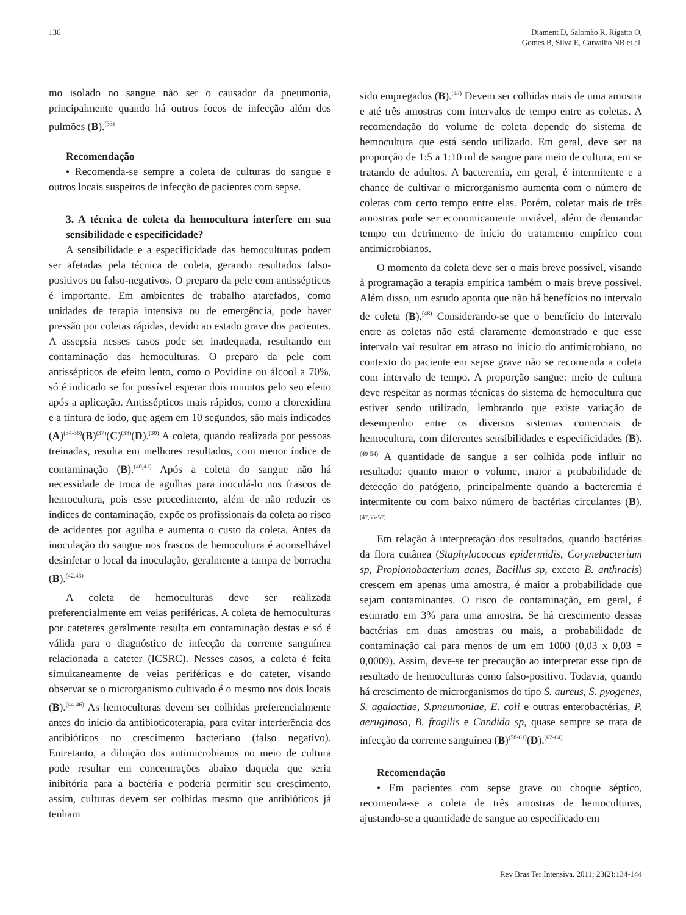136 Diament D, Salomão R, Rigatto O,
Gomes B, Silva E, Carvalho NB et al.
mo isolado no sangue não ser o causador da pneumonia, principalmente quando há outros focos de infecção além dos pulmões (B).<sup>(33)</sup>
Recomendação
• Recomenda-se sempre a coleta de culturas do sangue e outros locais suspeitos de infecção de pacientes com sepse.
3. A técnica de coleta da hemocultura interfere em sua sensibilidade e especificidade?
A sensibilidade e a especificidade das hemoculturas podem ser afetadas pela técnica de coleta, gerando resultados falso-positivos ou falso-negativos. O preparo da pele com antissépticos é importante. Em ambientes de trabalho atarefados, como unidades de terapia intensiva ou de emergência, pode haver pressão por coletas rápidas, devido ao estado grave dos pacientes. A assepsia nesses casos pode ser inadequada, resultando em contaminação das hemoculturas. O preparo da pele com antissépticos de efeito lento, como o Povidine ou álcool a 70%, só é indicado se for possível esperar dois minutos pelo seu efeito após a aplicação. Antissépticos mais rápidos, como a clorexidina e a tintura de iodo, que agem em 10 segundos, são mais indicados (A)<sup>(34-36)</sup>(B)<sup>(37)</sup>(C)<sup>(38)</sup>(D).<sup>(39)</sup> A coleta, quando realizada por pessoas treinadas, resulta em melhores resultados, com menor índice de contaminação (B).<sup>(40,41)</sup> Após a coleta do sangue não há necessidade de troca de agulhas para inoculá-lo nos frascos de hemocultura, pois esse procedimento, além de não reduzir os índices de contaminação, expõe os profissionais da coleta ao risco de acidentes por agulha e aumenta o custo da coleta. Antes da inoculação do sangue nos frascos de hemocultura é aconselhável desinfetar o local da inoculação, geralmente a tampa de borracha (B).<sup>(42,43)</sup>
A coleta de hemoculturas deve ser realizada preferencialmente em veias periféricas. A coleta de hemoculturas por cateteres geralmente resulta em contaminação destas e só é válida para o diagnóstico de infecção da corrente sanguínea relacionada a cateter (ICSRC). Nesses casos, a coleta é feita simultaneamente de veias periféricas e do cateter, visando observar se o microrganismo cultivado é o mesmo nos dois locais (B).<sup>(44-46)</sup> As hemoculturas devem ser colhidas preferencialmente antes do início da antibioticoterapia, para evitar interferência dos antibióticos no crescimento bacteriano (falso negativo). Entretanto, a diluição dos antimicrobianos no meio de cultura pode resultar em concentrações abaixo daquela que seria inibitória para a bactéria e poderia permitir seu crescimento, assim, culturas devem ser colhidas mesmo que antibióticos já tenham
sido empregados (B).<sup>(47)</sup> Devem ser colhidas mais de uma amostra e até três amostras com intervalos de tempo entre as coletas. A recomendação do volume de coleta depende do sistema de hemocultura que está sendo utilizado. Em geral, deve ser na proporção de 1:5 a 1:10 ml de sangue para meio de cultura, em se tratando de adultos. A bacteremia, em geral, é intermitente e a chance de cultivar o microrganismo aumenta com o número de coletas com certo tempo entre elas. Porém, coletar mais de três amostras pode ser economicamente inviável, além de demandar tempo em detrimento de início do tratamento empírico com antimicrobianos.
O momento da coleta deve ser o mais breve possível, visando à programação a terapia empírica também o mais breve possível. Além disso, um estudo aponta que não há benefícios no intervalo de coleta (B).<sup>(48)</sup> Considerando-se que o benefício do intervalo entre as coletas não está claramente demonstrado e que esse intervalo vai resultar em atraso no início do antimicrobiano, no contexto do paciente em sepse grave não se recomenda a coleta com intervalo de tempo. A proporção sangue: meio de cultura deve respeitar as normas técnicas do sistema de hemocultura que estiver sendo utilizado, lembrando que existe variação de desempenho entre os diversos sistemas comerciais de hemocultura, com diferentes sensibilidades e especificidades (B).<sup>(49-54)</sup> A quantidade de sangue a ser colhida pode influir no resultado: quanto maior o volume, maior a probabilidade de detecção do patógeno, principalmente quando a bacteremia é intermitente ou com baixo número de bactérias circulantes (B).<sup>(47,55-57)</sup>
Em relação à interpretação dos resultados, quando bactérias da flora cutânea (Staphylococcus epidermidis, Corynebacterium sp, Propionobacterium acnes, Bacillus sp, exceto B. anthracis) crescem em apenas uma amostra, é maior a probabilidade que sejam contaminantes. O risco de contaminação, em geral, é estimado em 3% para uma amostra. Se há crescimento dessas bactérias em duas amostras ou mais, a probabilidade de contaminação cai para menos de um em 1000 (0,03 x 0,03 = 0,0009). Assim, deve-se ter precaução ao interpretar esse tipo de resultado de hemoculturas como falso-positivo. Todavia, quando há crescimento de microrganismos do tipo S. aureus, S. pyogenes, S. agalactiae, S.pneumoniae, E. coli e outras enterobactérias, P. aeruginosa, B. fragilis e Candida sp, quase sempre se trata de infecção da corrente sanguínea (B)<sup>(58-61)</sup>(D).<sup>(62-64)</sup>
Recomendação
• Em pacientes com sepse grave ou choque séptico, recomenda-se a coleta de três amostras de hemoculturas, ajustando-se a quantidade de sangue ao especificado em
Rev Bras Ter Intensiva. 2011; 23(2):134-144